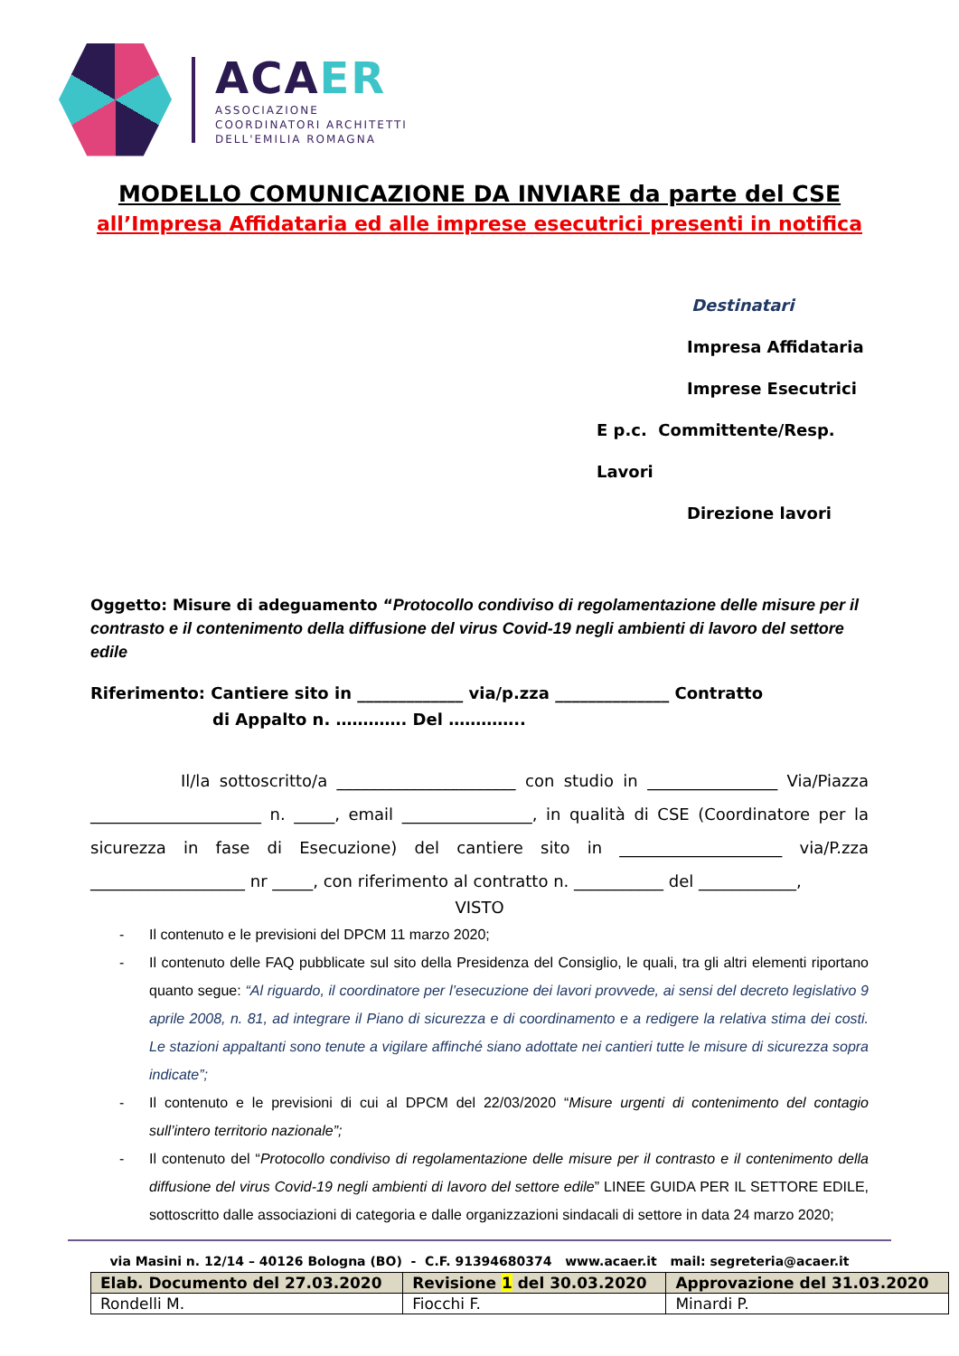ACAER
ASSOCIAZIONE
COORDINATORI ARCHITETTI
DELL'EMILIA ROMAGNA
MODELLO COMUNICAZIONE DA INVIARE da parte del CSE
all’Impresa Affidataria ed alle imprese esecutrici presenti in notifica
Destinatari
Impresa Affidataria
Imprese Esecutrici
E p.c. Committente/Resp. Lavori
Direzione lavori
Oggetto: Misure di adeguamento “Protocollo condiviso di regolamentazione delle misure per il contrasto e il contenimento della diffusione del virus Covid-19 negli ambienti di lavoro del settore edile
Riferimento: Cantiere sito in _____________ via/p.zza ______________ Contratto
di Appalto n. …………. Del …………..
Il/la sottoscritto/a ______________________ con studio in ________________ Via/Piazza _____________________ n. _____, email ________________, in qualità di CSE (Coordinatore per la sicurezza in fase di Esecuzione) del cantiere sito in ____________________ via/P.zza ___________________ nr _____, con riferimento al contratto n. ___________ del ____________,
VISTO
- Il contenuto e le previsioni del DPCM 11 marzo 2020;
- Il contenuto delle FAQ pubblicate sul sito della Presidenza del Consiglio, le quali, tra gli altri elementi riportano quanto segue: “Al riguardo, il coordinatore per l’esecuzione dei lavori provvede, ai sensi del decreto legislativo 9 aprile 2008, n. 81, ad integrare il Piano di sicurezza e di coordinamento e a redigere la relativa stima dei costi. Le stazioni appaltanti sono tenute a vigilare affinché siano adottate nei cantieri tutte le misure di sicurezza sopra indicate”;
- Il contenuto e le previsioni di cui al DPCM del 22/03/2020 “Misure urgenti di contenimento del contagio sull’intero territorio nazionale”;
- Il contenuto del “Protocollo condiviso di regolamentazione delle misure per il contrasto e il contenimento della diffusione del virus Covid-19 negli ambienti di lavoro del settore edile” LINEE GUIDA PER IL SETTORE EDILE, sottoscritto dalle associazioni di categoria e dalle organizzazioni sindacali di settore in data 24 marzo 2020;
via Masini n. 12/14 – 40126 Bologna (BO) - C.F. 91394680374 www.acaer.it mail: segreteria@acaer.it
| Elab. Documento del 27.03.2020 | Revisione 1 del 30.03.2020 | Approvazione del 31.03.2020 |
| --- | --- | --- |
| Rondelli M. | Fiocchi F. | Minardi P. |